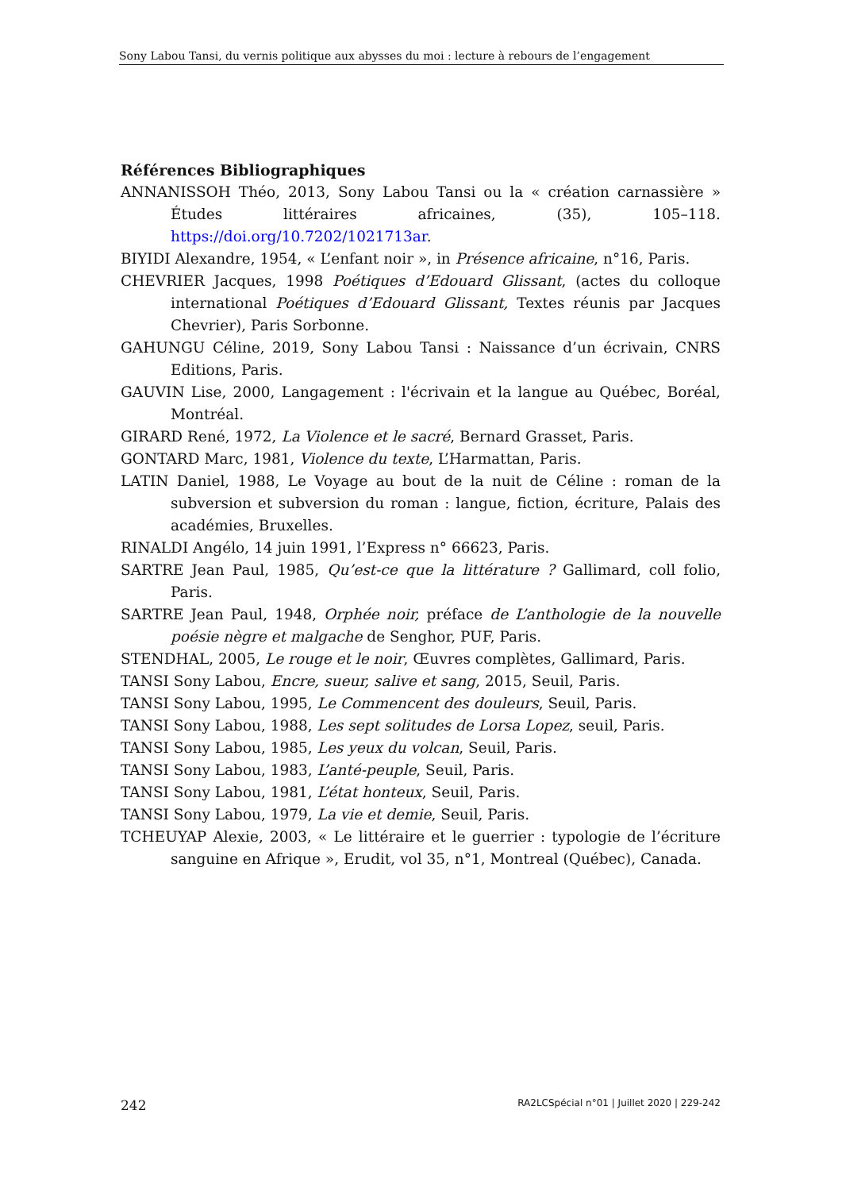Sony Labou Tansi, du vernis politique aux abysses du moi : lecture à rebours de l’engagement
Références Bibliographiques
ANNANISSOH Théo, 2013, Sony Labou Tansi ou la « création carnassière » Études littéraires africaines, (35), 105–118. https://doi.org/10.7202/1021713ar.
BIYIDI Alexandre, 1954, « L’enfant noir », in Présence africaine, n°16, Paris.
CHEVRIER Jacques, 1998 Poétiques d’Edouard Glissant, (actes du colloque international Poétiques d’Edouard Glissant, Textes réunis par Jacques Chevrier), Paris Sorbonne.
GAHUNGU Céline, 2019, Sony Labou Tansi : Naissance d’un écrivain, CNRS Editions, Paris.
GAUVIN Lise, 2000, Langagement : l'écrivain et la langue au Québec, Boréal, Montréal.
GIRARD René, 1972, La Violence et le sacré, Bernard Grasset, Paris.
GONTARD Marc, 1981, Violence du texte, L’Harmattan, Paris.
LATIN Daniel, 1988, Le Voyage au bout de la nuit de Céline : roman de la subversion et subversion du roman : langue, fiction, écriture, Palais des académies, Bruxelles.
RINALDI Angélo, 14 juin 1991, l’Express n° 66623, Paris.
SARTRE Jean Paul, 1985, Qu’est-ce que la littérature ? Gallimard, coll folio, Paris.
SARTRE Jean Paul, 1948, Orphée noir, préface de L’anthologie de la nouvelle poésie nègre et malgache de Senghor, PUF, Paris.
STENDHAL, 2005, Le rouge et le noir, Œuvres complètes, Gallimard, Paris.
TANSI Sony Labou, Encre, sueur, salive et sang, 2015, Seuil, Paris.
TANSI Sony Labou, 1995, Le Commencent des douleurs, Seuil, Paris.
TANSI Sony Labou, 1988, Les sept solitudes de Lorsa Lopez, seuil, Paris.
TANSI Sony Labou, 1985, Les yeux du volcan, Seuil, Paris.
TANSI Sony Labou, 1983, L’anté-peuple, Seuil, Paris.
TANSI Sony Labou, 1981, L’état honteux, Seuil, Paris.
TANSI Sony Labou, 1979, La vie et demie, Seuil, Paris.
TCHEUYAP Alexie, 2003, « Le littéraire et le guerrier : typologie de l’écriture sanguine en Afrique », Erudit, vol 35, n°1, Montreal (Québec), Canada.
242 RA2LCSpécial n°01 | Juillet 2020 | 229-242